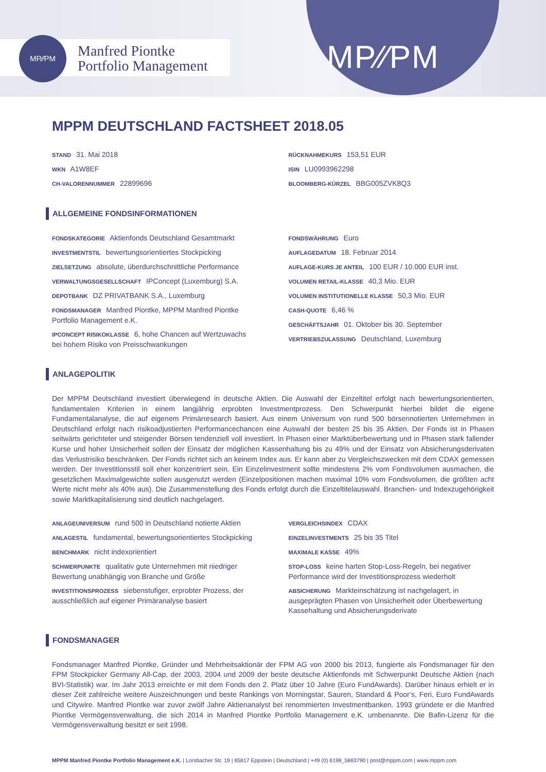MP⁄∕PM
MP∕∕PM
Manfred Piontke
Portfolio Management
MPPM DEUTSCHLAND FACTSHEET 2018.05
STAND 31. Mai 2018
WKN A1W8EF
CH-VALORENNUMMER 22899696
RÜCKNAHMEKURS 153,51 EUR
ISIN LU0993962298
BLOOMBERG-KÜRZEL BBG005ZVK8Q3
ALLGEMEINE FONDSINFORMATIONEN
FONDSKATEGORIE Aktienfonds Deutschland Gesamtmarkt
INVESTMENTSTIL bewertungsorientiertes Stockpicking
ZIELSETZUNG absolute, überdurchschnittliche Performance
VERWALTUNGSGESELLSCHAFT IPConcept (Luxemburg) S.A.
DEPOTBANK DZ PRIVATBANK S.A., Luxemburg
FONDSMANAGER Manfred Piontke, MPPM Manfred Piontke Portfolio Management e.K.
IPCONCEPT RISIKOKLASSE 6, hohe Chancen auf Wertzuwachs bei hohem Risiko von Preisschwankungen
FONDSWÄHRUNG Euro
AUFLAGEDATUM 18. Februar 2014
AUFLAGE-KURS JE ANTEIL 100 EUR / 10.000 EUR inst.
VOLUMEN RETAIL-KLASSE 40,3 Mio. EUR
VOLUMEN INSTITUTIONELLE KLASSE 50,3 Mio. EUR
CASH-QUOTE 6,46 %
GESCHÄFTSJAHR 01. Oktober bis 30. September
VERTRIEBSZULASSUNG Deutschland, Luxemburg
ANLAGEPOLITIK
Der MPPM Deutschland investiert überwiegend in deutsche Aktien. Die Auswahl der Einzeltitel erfolgt nach bewertungsorientierten, fundamentalen Kriterien in einem langjährig erprobten Investmentprozess. Den Schwerpunkt hierbei bildet die eigene Fundamentalanalyse, die auf eigenem Primärresearch basiert. Aus einem Universum von rund 500 börsennotierten Unternehmen in Deutschland erfolgt nach risikoadjustierten Performancechancen eine Auswahl der besten 25 bis 35 Aktien. Der Fonds ist in Phasen seitwärts gerichteter und steigender Börsen tendenziell voll investiert. In Phasen einer Marktüberbewertung und in Phasen stark fallender Kurse und hoher Unsicherheit sollen der Einsatz der möglichen Kassenhaltung bis zu 49% und der Einsatz von Absicherungsderivaten das Verlustrisiko beschränken. Der Fonds richtet sich an keinem Index aus. Er kann aber zu Vergleichszwecken mit dem CDAX gemessen werden. Der Investitionsstil soll eher konzentriert sein. Ein Einzelinvestment sollte mindestens 2% vom Fondsvolumen ausmachen, die gesetzlichen Maximalgewichte sollen ausgenutzt werden (Einzelpositionen machen maximal 10% vom Fondsvolumen, die größten acht Werte nicht mehr als 40% aus). Die Zusammenstellung des Fonds erfolgt durch die Einzeltitelauswahl. Branchen- und Indexzugehörigkeit sowie Marktkapitalisierung sind deutlich nachgelagert.
ANLAGEUNIVERSUM rund 500 in Deutschland notierte Aktien
ANLAGESTIL fundamental, bewertungsorientiertes Stockpicking
BENCHMARK nicht indexorientiert
SCHWERPUNKTE qualitativ gute Unternehmen mit niedriger Bewertung unabhängig von Branche und Größe
INVESTITIONSPROZESS siebenstufiger, erprobter Prozess, der ausschließlich auf eigener Primäranalyse basiert
VERGLEICHSINDEX CDAX
EINZELINVESTMENTS 25 bis 35 Titel
MAXIMALE KASSE 49%
STOP-LOSS keine harten Stop-Loss-Regeln, bei negativer Performance wird der Investitionsprozess wiederholt
ABSICHERUNG Markteinschätzung ist nachgelagert, in ausgeprägten Phasen von Unsicherheit oder Überbewertung Kassehaltung und Absicherungsderivate
FONDSMANAGER
Fondsmanager Manfred Piontke, Gründer und Mehrheitsaktionär der FPM AG von 2000 bis 2013, fungierte als Fondsmanager für den FPM Stockpicker Germany All-Cap, der 2003, 2004 und 2009 der beste deutsche Aktienfonds mit Schwerpunkt Deutsche Aktien (nach BVI-Statistik) war. Im Jahr 2013 erreichte er mit dem Fonds den 2. Platz über 10 Jahre (Euro FundAwards). Darüber hinaus erhielt er in dieser Zeit zahlreiche weitere Auszeichnungen und beste Rankings von Morningstar, Sauren, Standard & Poor’s, Feri, Euro FundAwards und Citywire. Manfred Piontke war zuvor zwölf Jahre Aktienanalyst bei renommierten Investmentbanken. 1993 gründete er die Manfred Piontke Vermögensverwaltung, die sich 2014 in Manfred Piontke Portfolio Management e.K. umbenannte. Die Bafin-Lizenz für die Vermögensverwaltung besitzt er seit 1998.
MPPM Manfred Piontke Portfolio Management e.K. | Lorsbacher Str. 19 | 65817 Eppstein | Deutschland | +49 (0) 6198_5883790 | post@mppm.com | www.mppm.com